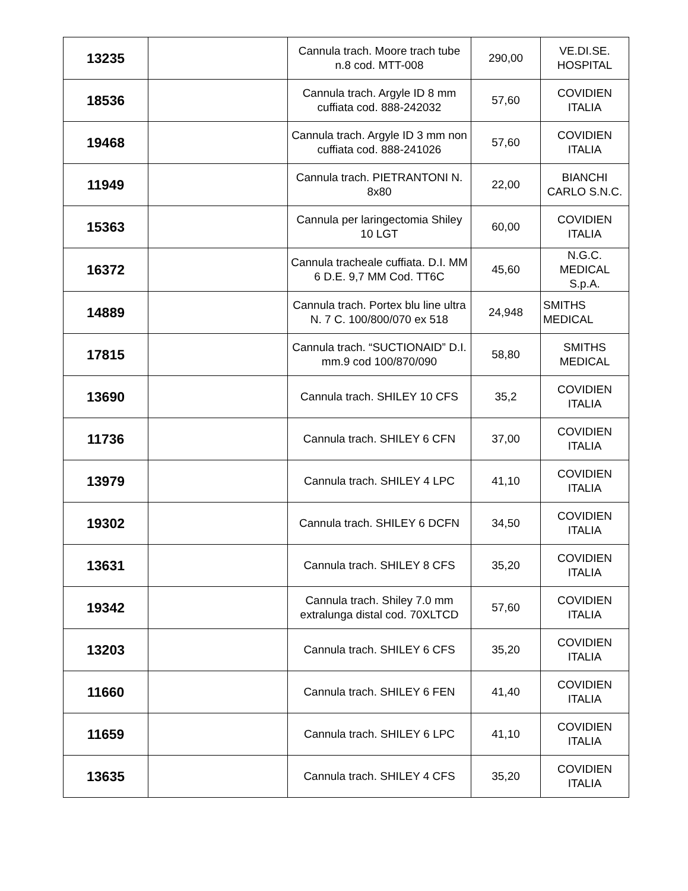| 13235 | | Cannula trach. Moore trach tube n.8 cod. MTT-008 | 290,00 | VE.DI.SE. HOSPITAL |
| 18536 | | Cannula trach. Argyle ID 8 mm cuffiata cod. 888-242032 | 57,60 | COVIDIEN ITALIA |
| 19468 | | Cannula trach. Argyle ID 3 mm non cuffiata cod. 888-241026 | 57,60 | COVIDIEN ITALIA |
| 11949 | | Cannula trach. PIETRANTONI N. 8x80 | 22,00 | BIANCHI CARLO S.N.C. |
| 15363 | | Cannula per laringectomia Shiley 10 LGT | 60,00 | COVIDIEN ITALIA |
| 16372 | | Cannula tracheale cuffiata. D.I. MM 6 D.E. 9,7 MM Cod. TT6C | 45,60 | N.G.C. MEDICAL S.p.A. |
| 14889 | | Cannula trach. Portex blu line ultra N. 7 C. 100/800/070 ex 518 | 24,948 | SMITHS MEDICAL |
| 17815 | | Cannula trach. “SUCTIONAID” D.I. mm.9 cod 100/870/090 | 58,80 | SMITHS MEDICAL |
| 13690 | | Cannula trach. SHILEY 10 CFS | 35,2 | COVIDIEN ITALIA |
| 11736 | | Cannula trach. SHILEY 6 CFN | 37,00 | COVIDIEN ITALIA |
| 13979 | | Cannula trach. SHILEY 4 LPC | 41,10 | COVIDIEN ITALIA |
| 19302 | | Cannula trach. SHILEY 6 DCFN | 34,50 | COVIDIEN ITALIA |
| 13631 | | Cannula trach. SHILEY 8 CFS | 35,20 | COVIDIEN ITALIA |
| 19342 | | Cannula trach. Shiley 7.0 mm extralunga distal cod. 70XLTCD | 57,60 | COVIDIEN ITALIA |
| 13203 | | Cannula trach. SHILEY 6 CFS | 35,20 | COVIDIEN ITALIA |
| 11660 | | Cannula trach. SHILEY 6 FEN | 41,40 | COVIDIEN ITALIA |
| 11659 | | Cannula trach. SHILEY 6 LPC | 41,10 | COVIDIEN ITALIA |
| 13635 | | Cannula trach. SHILEY 4 CFS | 35,20 | COVIDIEN ITALIA |